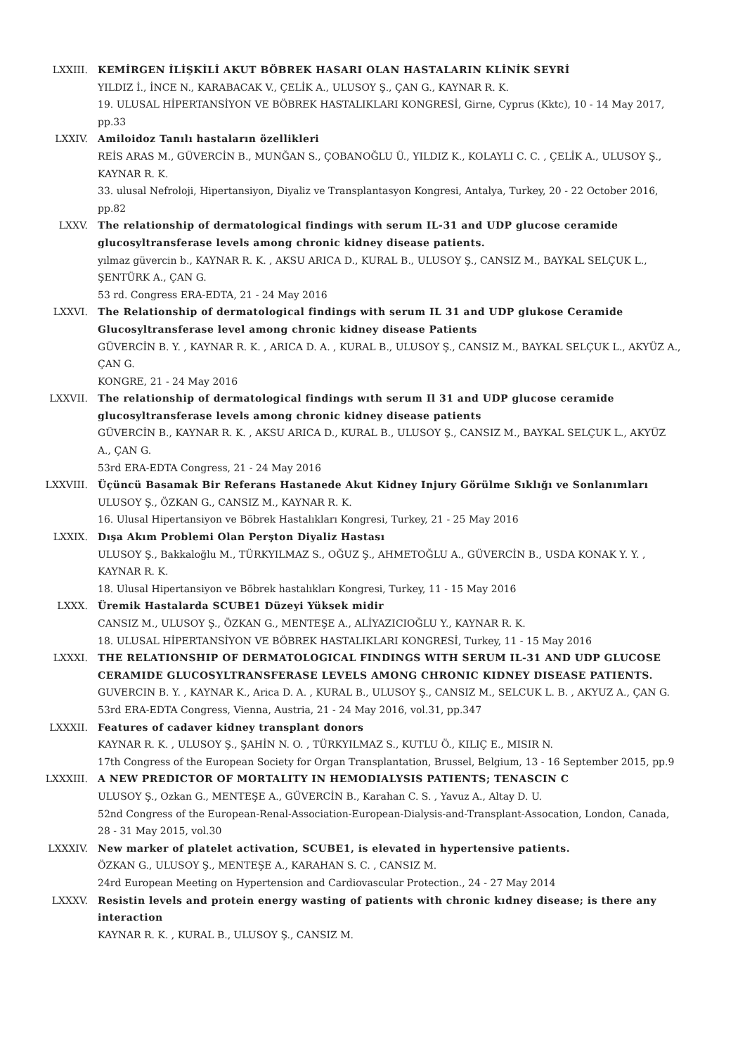LXXIII. KEMİRGEN İLİŞKİLİ AKUT BÖBREK HASARI OLAN HASTALARIN KLİNİK SEYRİ
YILDIZ İ., İNCE N., KARABACAK V., ÇELİK A., ULUSOY Ş., ÇAN G., KAYNAR R. K.
19. ULUSAL HİPERTANSİYON VE BÖBREK HASTALIKLARI KONGRESİ, Girne, Cyprus (Kktc), 10 - 14 May 2017, pp.33
LXXIV. Amiloidoz Tanılı hastaların özellikleri
REİS ARAS M., GÜVERCİN B., MUNĞAN S., ÇOBANOĞLU Ü., YILDIZ K., KOLAYLI C. C. , ÇELİK A., ULUSOY Ş., KAYNAR R. K.
33. ulusal Nefroloji, Hipertansiyon, Diyaliz ve Transplantasyon Kongresi, Antalya, Turkey, 20 - 22 October 2016, pp.82
LXXV. The relationship of dermatological findings with serum IL-31 and UDP glucose ceramide glucosyltransferase levels among chronic kidney disease patients.
yılmaz güvercin b., KAYNAR R. K. , AKSU ARICA D., KURAL B., ULUSOY Ş., CANSIZ M., BAYKAL SELÇUK L., ŞENTÜRK A., ÇAN G.
53 rd. Congress ERA-EDTA, 21 - 24 May 2016
LXXVI. The Relationship of dermatological findings with serum IL 31 and UDP glukose Ceramide Glucosyltransferase level among chronic kidney disease Patients
GÜVERCİN B. Y. , KAYNAR R. K. , ARICA D. A. , KURAL B., ULUSOY Ş., CANSIZ M., BAYKAL SELÇUK L., AKYÜZ A., ÇAN G.
KONGRE, 21 - 24 May 2016
LXXVII. The relationship of dermatological findings wıth serum Il 31 and UDP glucose ceramide glucosyltransferase levels among chronic kidney disease patients
GÜVERCİN B., KAYNAR R. K. , AKSU ARICA D., KURAL B., ULUSOY Ş., CANSIZ M., BAYKAL SELÇUK L., AKYÜZ A., ÇAN G.
53rd ERA-EDTA Congress, 21 - 24 May 2016
LXXVIII. Üçüncü Basamak Bir Referans Hastanede Akut Kidney Injury Görülme Sıklığı ve Sonlanımları
ULUSOY Ş., ÖZKAN G., CANSIZ M., KAYNAR R. K.
16. Ulusal Hipertansiyon ve Böbrek Hastalıkları Kongresi, Turkey, 21 - 25 May 2016
LXXIX. Dışa Akım Problemi Olan Perşton Diyaliz Hastası
ULUSOY Ş., Bakkaloğlu M., TÜRKYILMAZ S., OĞUZ Ş., AHMETOĞLU A., GÜVERCİN B., USDA KONAK Y. Y. , KAYNAR R. K.
18. Ulusal Hipertansiyon ve Böbrek hastalıkları Kongresi, Turkey, 11 - 15 May 2016
LXXX. Üremik Hastalarda SCUBE1 Düzeyi Yüksek midir
CANSIZ M., ULUSOY Ş., ÖZKAN G., MENTEŞE A., ALİYAZICIOĞLU Y., KAYNAR R. K.
18. ULUSAL HİPERTANSİYON VE BÖBREK HASTALIKLARI KONGRESİ, Turkey, 11 - 15 May 2016
LXXXI. THE RELATIONSHIP OF DERMATOLOGICAL FINDINGS WITH SERUM IL-31 AND UDP GLUCOSE CERAMIDE GLUCOSYLTRANSFERASE LEVELS AMONG CHRONIC KIDNEY DISEASE PATIENTS.
GUVERCIN B. Y. , KAYNAR K., Arica D. A. , KURAL B., ULUSOY Ş., CANSIZ M., SELCUK L. B. , AKYUZ A., ÇAN G.
53rd ERA-EDTA Congress, Vienna, Austria, 21 - 24 May 2016, vol.31, pp.347
LXXXII. Features of cadaver kidney transplant donors
KAYNAR R. K. , ULUSOY Ş., ŞAHİN N. O. , TÜRKYILMAZ S., KUTLU Ö., KILIÇ E., MISIR N.
17th Congress of the European Society for Organ Transplantation, Brussel, Belgium, 13 - 16 September 2015, pp.9
LXXXIII. A NEW PREDICTOR OF MORTALITY IN HEMODIALYSIS PATIENTS; TENASCIN C
ULUSOY Ş., Ozkan G., MENTEŞE A., GÜVERCİN B., Karahan C. S. , Yavuz A., Altay D. U.
52nd Congress of the European-Renal-Association-European-Dialysis-and-Transplant-Assocation, London, Canada, 28 - 31 May 2015, vol.30
LXXXIV. New marker of platelet activation, SCUBE1, is elevated in hypertensive patients.
ÖZKAN G., ULUSOY Ş., MENTEŞE A., KARAHAN S. C. , CANSIZ M.
24rd European Meeting on Hypertension and Cardiovascular Protection., 24 - 27 May 2014
LXXXV. Resistin levels and protein energy wasting of patients with chronic kıdney disease; is there any interaction
KAYNAR R. K. , KURAL B., ULUSOY Ş., CANSIZ M.